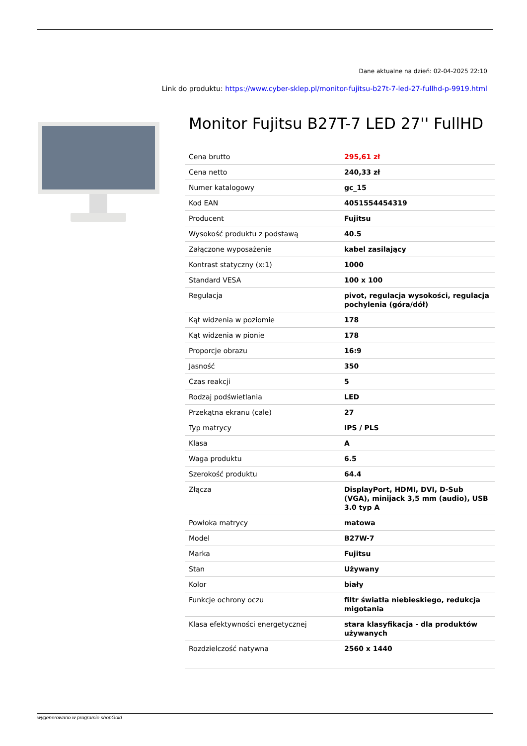Dane aktualne na dzień: 02-04-2025 22:10
Link do produktu: https://www.cyber-sklep.pl/monitor-fujitsu-b27t-7-led-27-fullhd-p-9919.html
Monitor Fujitsu B27T-7 LED 27'' FullHD
| Cena brutto | 295,61 zł |
| Cena netto | 240,33 zł |
| Numer katalogowy | gc_15 |
| Kod EAN | 4051554454319 |
| Producent | Fujitsu |
| Wysokość produktu z podstawą | 40.5 |
| Załączone wyposażenie | kabel zasilający |
| Kontrast statyczny (x:1) | 1000 |
| Standard VESA | 100 x 100 |
| Regulacja | pivot, regulacja wysokości, regulacja pochylenia (góra/dół) |
| Kąt widzenia w poziomie | 178 |
| Kąt widzenia w pionie | 178 |
| Proporcje obrazu | 16:9 |
| Jasność | 350 |
| Czas reakcji | 5 |
| Rodzaj podświetlania | LED |
| Przekątna ekranu (cale) | 27 |
| Typ matrycy | IPS / PLS |
| Klasa | A |
| Waga produktu | 6.5 |
| Szerokość produktu | 64.4 |
| Złącza | DisplayPort, HDMI, DVI, D-Sub (VGA), minijack 3,5 mm (audio), USB 3.0 typ A |
| Powłoka matrycy | matowa |
| Model | B27W-7 |
| Marka | Fujitsu |
| Stan | Używany |
| Kolor | biały |
| Funkcje ochrony oczu | filtr światła niebieskiego, redukcja migotania |
| Klasa efektywności energetycznej | stara klasyfikacja - dla produktów używanych |
| Rozdzielczość natywna | 2560 x 1440 |
wygenerowano w programie shopGold